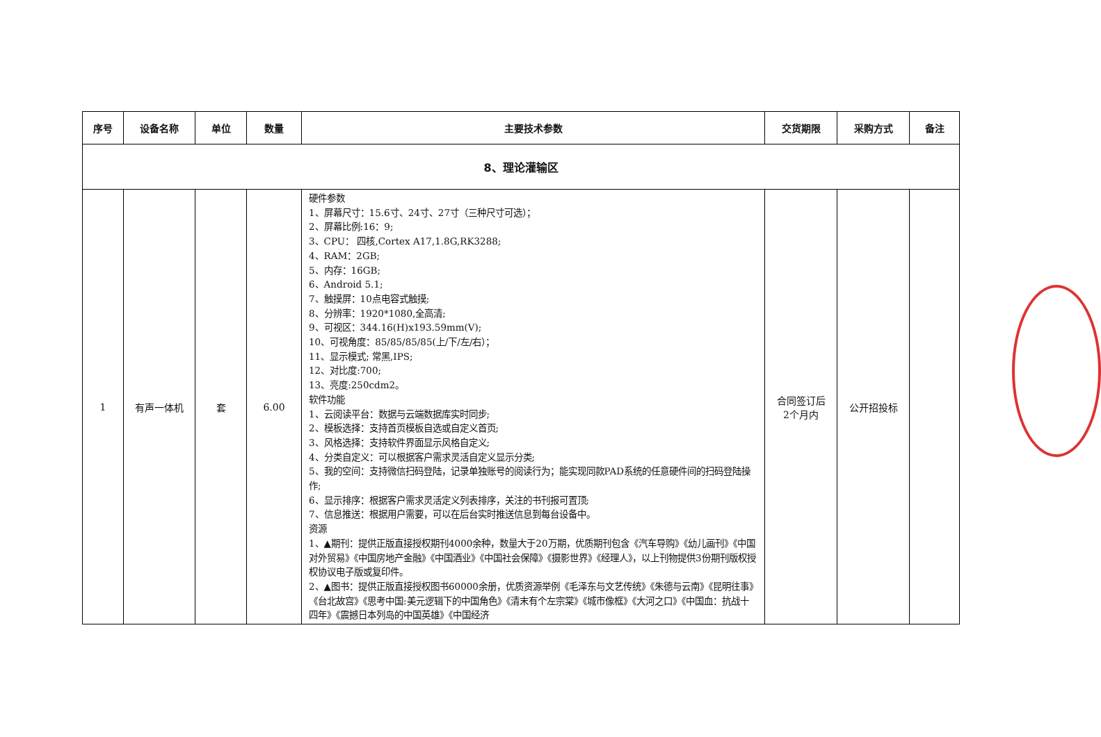| 序号 | 设备名称 | 单位 | 数量 | 主要技术参数 | 交货期限 | 采购方式 | 备注 |
| --- | --- | --- | --- | --- | --- | --- | --- |
| 8、理论灌输区 | | | | | | | |
| 1 | 有声一体机 | 套 | 6.00 | 硬件参数 1、屏幕尺寸：15.6寸、24寸、27寸（三种尺寸可选）； 2、屏幕比例:16：9; 3、CPU： 四核,Cortex A17,1.8G,RK3288; 4、RAM：2GB; 5、内存：16GB; 6、Android 5.1; 7、触摸屏：10点电容式触摸; 8、分辨率：1920*1080,全高清; 9、可视区：344.16(H)x193.59mm(V); 10、可视角度：85/85/85/85(上/下/左/右）； 11、显示模式; 常黑,IPS; 12、对比度:700; 13、亮度:250cdm2。 软件功能 1、云阅读平台：数据与云端数据库实时同步; 2、模板选择：支持首页模板自选或自定义首页; 3、风格选择：支持软件界面显示风格自定义; 4、分类自定义：可以根据客户需求灵活自定义显示分类; 5、我的空间：支持微信扫码登陆，记录单独账号的阅读行为；能实现同款PAD系统的任意硬件间的扫码登陆操作; 6、显示排序：根据客户需求灵活定义列表排序，关注的书刊报可置顶; 7、信息推送：根据用户需要，可以在后台实时推送信息到每台设备中。 资源 1、▲期刊：提供正版直接授权期刊4000余种，数量大于20万期，优质期刊包含《汽车导购》《幼儿画刊》《中国对外贸易》《中国房地产金融》《中国酒业》《中国社会保障》《摄影世界》《经理人》，以上刊物提供3份期刊版权授权协议电子版或复印件。 2、▲图书：提供正版直接授权图书60000余册，优质资源举例《毛泽东与文艺传统》《朱德与云南》《昆明往事》《台北故宫》《思考中国:美元逻辑下的中国角色》《清末有个左宗棠》《城市像框》《大河之口》《中国血：抗战十四年》《震撼日本列岛的中国英雄》《中国经济 | 合同签订后 2个月内 | 公开招投标 | |